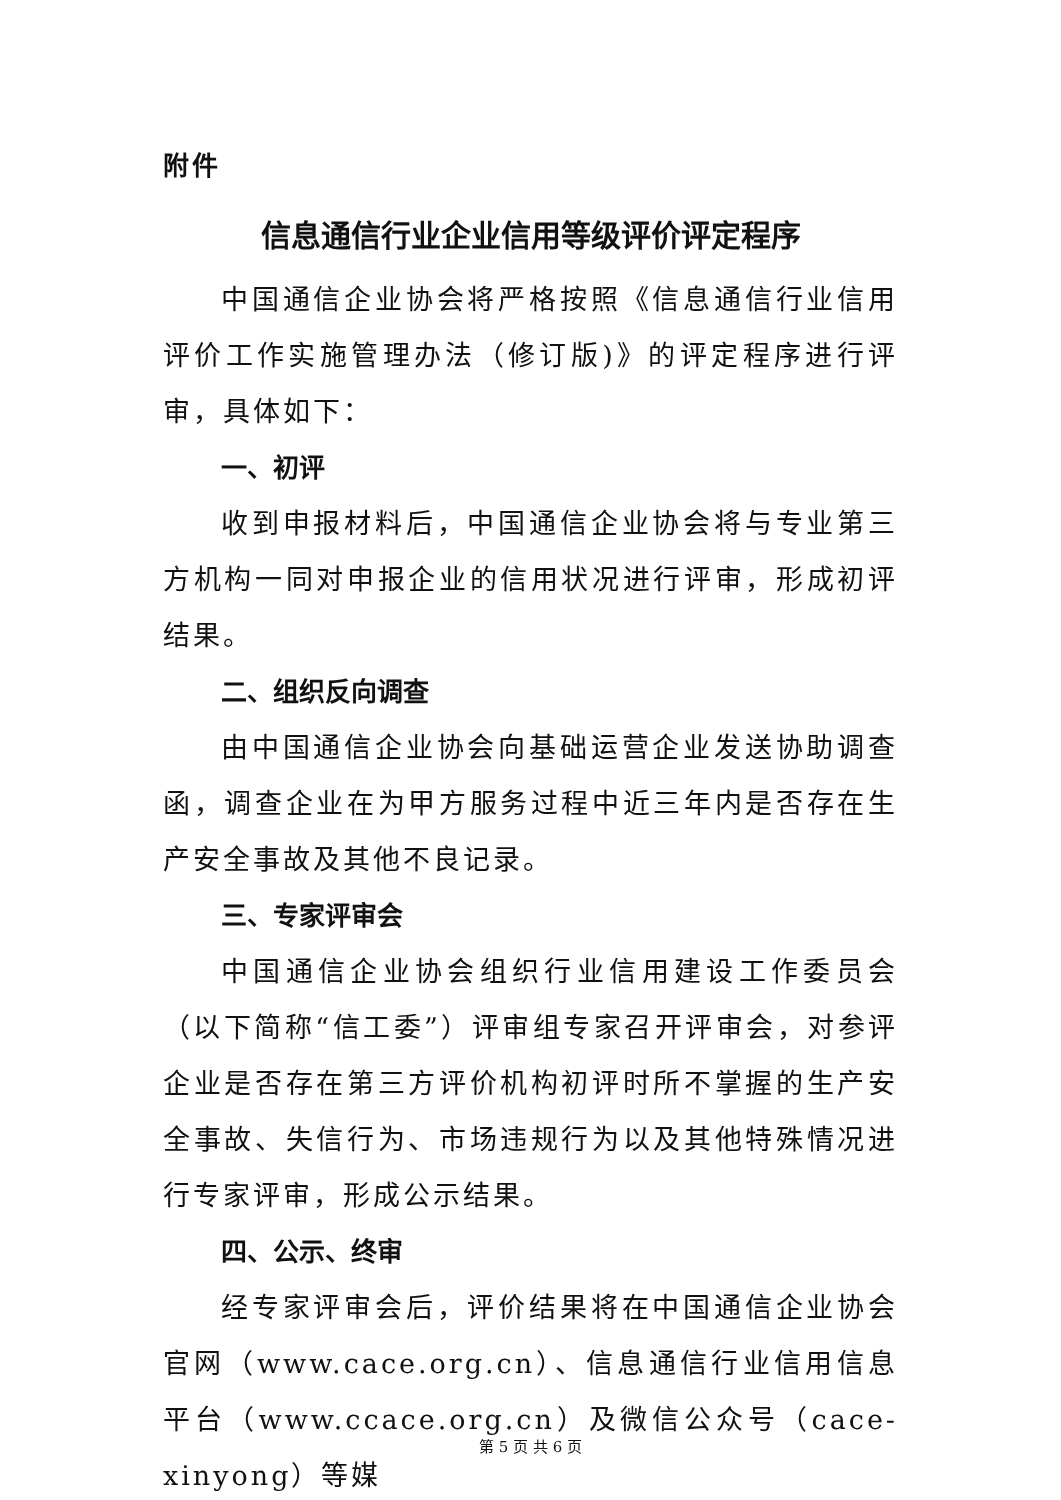附件
信息通信行业企业信用等级评价评定程序
中国通信企业协会将严格按照《信息通信行业信用评价工作实施管理办法（修订版)》的评定程序进行评审，具体如下：
一、初评
收到申报材料后，中国通信企业协会将与专业第三方机构一同对申报企业的信用状况进行评审，形成初评结果。
二、组织反向调查
由中国通信企业协会向基础运营企业发送协助调查函，调查企业在为甲方服务过程中近三年内是否存在生产安全事故及其他不良记录。
三、专家评审会
中国通信企业协会组织行业信用建设工作委员会（以下简称“信工委”）评审组专家召开评审会，对参评企业是否存在第三方评价机构初评时所不掌握的生产安全事故、失信行为、市场违规行为以及其他特殊情况进行专家评审，形成公示结果。
四、公示、终审
经专家评审会后，评价结果将在中国通信企业协会官网（www.cace.org.cn）、信息通信行业信用信息平台（www.ccace.org.cn）及微信公众号（cace-xinyong）等媒
第 5 页 共 6 页